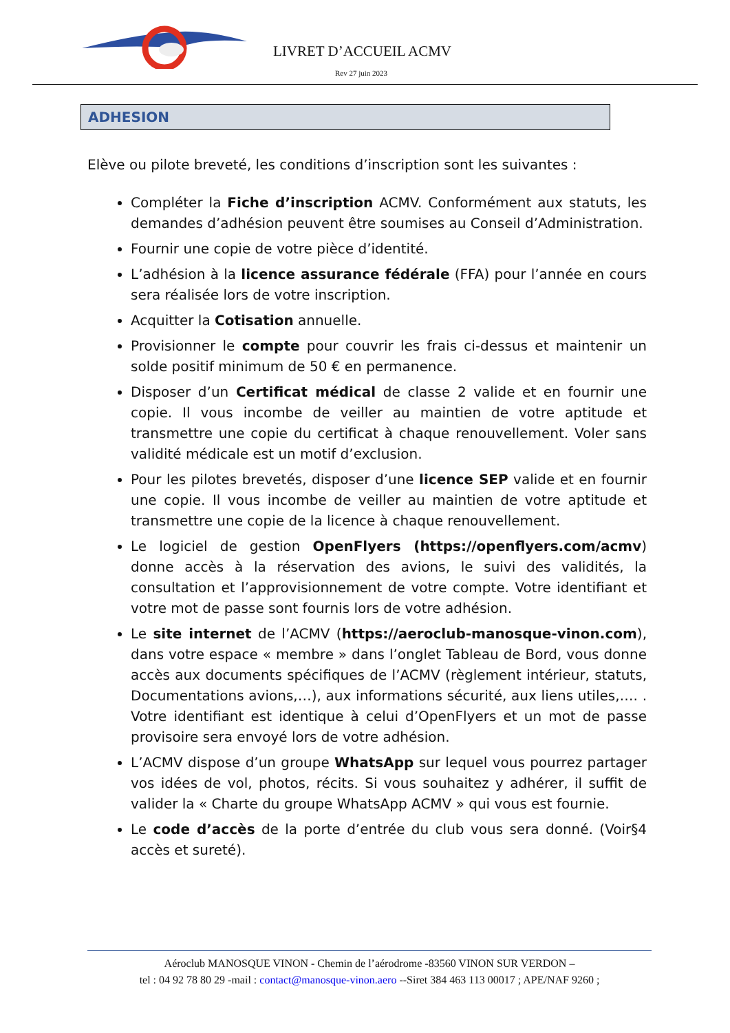LIVRET D’ACCUEIL ACMV
Rev 27 juin 2023
ADHESION
Elève ou pilote breveté, les conditions d’inscription sont les suivantes :
Compléter la Fiche d’inscription ACMV. Conformément aux statuts, les demandes d’adhésion peuvent être soumises au Conseil d’Administration.
Fournir une copie de votre pièce d’identité.
L’adhésion à la licence assurance fédérale (FFA) pour l’année en cours sera réalisée lors de votre inscription.
Acquitter la Cotisation annuelle.
Provisionner le compte pour couvrir les frais ci-dessus et maintenir un solde positif minimum de 50 € en permanence.
Disposer d’un Certificat médical de classe 2 valide et en fournir une copie. Il vous incombe de veiller au maintien de votre aptitude et transmettre une copie du certificat à chaque renouvellement. Voler sans validité médicale est un motif d’exclusion.
Pour les pilotes brevetés, disposer d’une licence SEP valide et en fournir une copie. Il vous incombe de veiller au maintien de votre aptitude et transmettre une copie de la licence à chaque renouvellement.
Le logiciel de gestion OpenFlyers (https://openflyers.com/acmv) donne accès à la réservation des avions, le suivi des validités, la consultation et l’approvisionnement de votre compte. Votre identifiant et votre mot de passe sont fournis lors de votre adhésion.
Le site internet de l’ACMV (https://aeroclub-manosque-vinon.com), dans votre espace « membre » dans l’onglet Tableau de Bord, vous donne accès aux documents spécifiques de l’ACMV (règlement intérieur, statuts, Documentations avions,…), aux informations sécurité, aux liens utiles,…. . Votre identifiant est identique à celui d’OpenFlyers et un mot de passe provisoire sera envoyé lors de votre adhésion.
L’ACMV dispose d’un groupe WhatsApp sur lequel vous pourrez partager vos idées de vol, photos, récits. Si vous souhaitez y adhérer, il suffit de valider la « Charte du groupe WhatsApp ACMV » qui vous est fournie.
Le code d’accès de la porte d’entrée du club vous sera donné. (Voir§4 accès et sureté).
Aéroclub MANOSQUE VINON - Chemin de l’aérodrome -83560 VINON SUR VERDON –
tel : 04 92 78 80 29 -mail : contact@manosque-vinon.aero --Siret 384 463 113 00017 ; APE/NAF 9260 ;